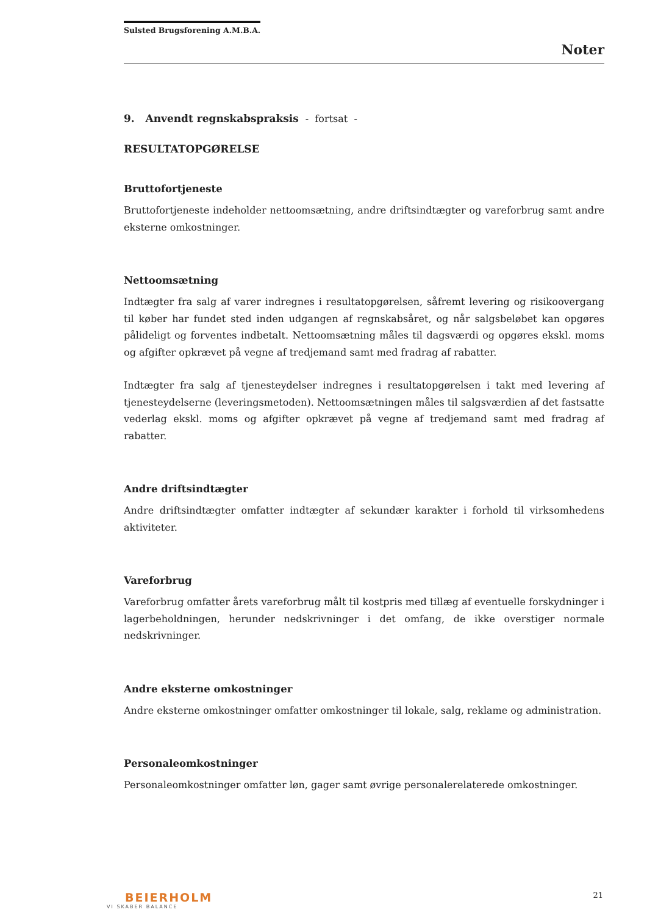Sulsted Brugsforening A.M.B.A.
Noter
9. Anvendt regnskabspraksis - fortsat -
RESULTATOPGØRELSE
Bruttofortjeneste
Bruttofortjeneste indeholder nettoomsætning, andre driftsindtægter og vareforbrug samt andre eksterne omkostninger.
Nettoomsætning
Indtægter fra salg af varer indregnes i resultatopgørelsen, såfremt levering og risikoovergang til køber har fundet sted inden udgangen af regnskabsåret, og når salgsbeløbet kan opgøres pålideligt og forventes indbetalt. Nettoomsætning måles til dagsværdi og opgøres ekskl. moms og afgifter opkrævet på vegne af tredjemand samt med fradrag af rabatter.
Indtægter fra salg af tjenesteydelser indregnes i resultatopgørelsen i takt med levering af tjenesteydelserne (leveringsmetoden). Nettoomsætningen måles til salgsværdien af det fastsatte vederlag ekskl. moms og afgifter opkrævet på vegne af tredjemand samt med fradrag af rabatter.
Andre driftsindtægter
Andre driftsindtægter omfatter indtægter af sekundær karakter i forhold til virksomhedens aktiviteter.
Vareforbrug
Vareforbrug omfatter årets vareforbrug målt til kostpris med tillæg af eventuelle forskydninger i lagerbeholdningen, herunder nedskrivninger i det omfang, de ikke overstiger normale nedskrivninger.
Andre eksterne omkostninger
Andre eksterne omkostninger omfatter omkostninger til lokale, salg, reklame og administration.
Personaleomkostninger
Personaleomkostninger omfatter løn, gager samt øvrige personalerelaterede omkostninger.
BEIERHOLM
VI SKABER BALANCE
21